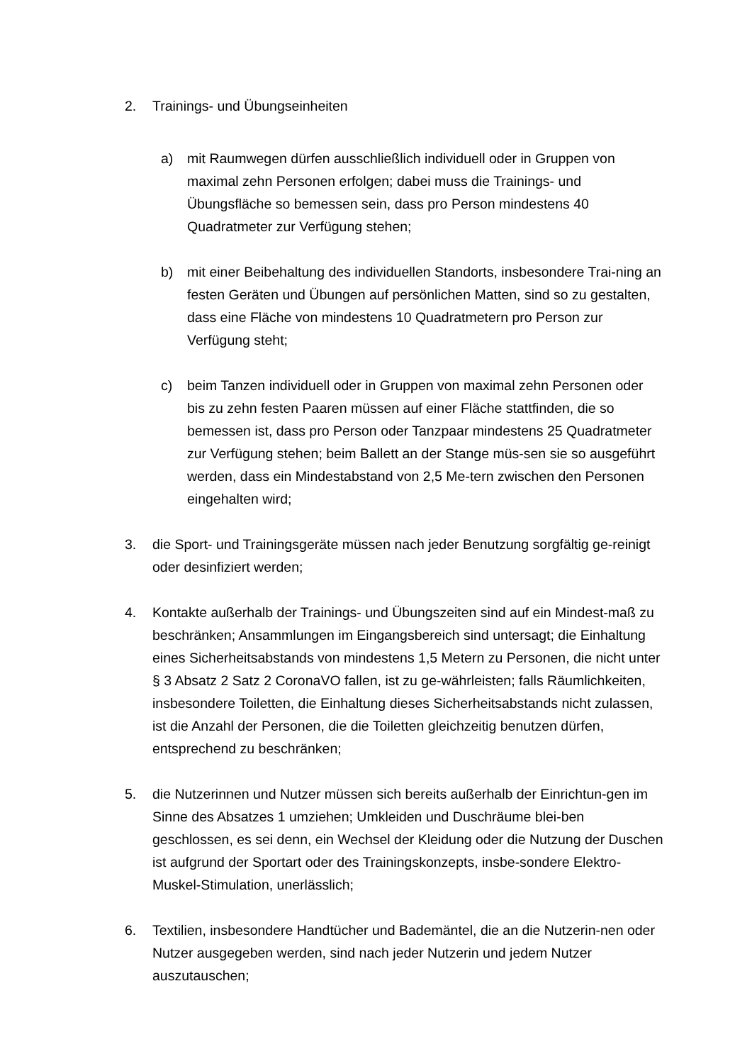2. Trainings- und Übungseinheiten
a) mit Raumwegen dürfen ausschließlich individuell oder in Gruppen von maximal zehn Personen erfolgen; dabei muss die Trainings- und Übungsfläche so bemessen sein, dass pro Person mindestens 40 Quadratmeter zur Verfügung stehen;
b) mit einer Beibehaltung des individuellen Standorts, insbesondere Trai-ning an festen Geräten und Übungen auf persönlichen Matten, sind so zu gestalten, dass eine Fläche von mindestens 10 Quadratmetern pro Person zur Verfügung steht;
c) beim Tanzen individuell oder in Gruppen von maximal zehn Personen oder bis zu zehn festen Paaren müssen auf einer Fläche stattfinden, die so bemessen ist, dass pro Person oder Tanzpaar mindestens 25 Quadratmeter zur Verfügung stehen; beim Ballett an der Stange müs-sen sie so ausgeführt werden, dass ein Mindestabstand von 2,5 Me-tern zwischen den Personen eingehalten wird;
3. die Sport- und Trainingsgeräte müssen nach jeder Benutzung sorgfältig ge-reinigt oder desinfiziert werden;
4. Kontakte außerhalb der Trainings- und Übungszeiten sind auf ein Mindest-maß zu beschränken; Ansammlungen im Eingangsbereich sind untersagt; die Einhaltung eines Sicherheitsabstands von mindestens 1,5 Metern zu Personen, die nicht unter § 3 Absatz 2 Satz 2 CoronaVO fallen, ist zu ge-währleisten; falls Räumlichkeiten, insbesondere Toiletten, die Einhaltung dieses Sicherheitsabstands nicht zulassen, ist die Anzahl der Personen, die die Toiletten gleichzeitig benutzen dürfen, entsprechend zu beschränken;
5. die Nutzerinnen und Nutzer müssen sich bereits außerhalb der Einrichtun-gen im Sinne des Absatzes 1 umziehen; Umkleiden und Duschräume blei-ben geschlossen, es sei denn, ein Wechsel der Kleidung oder die Nutzung der Duschen ist aufgrund der Sportart oder des Trainingskonzepts, insbe-sondere Elektro-Muskel-Stimulation, unerlässlich;
6. Textilien, insbesondere Handtücher und Bademäntel, die an die Nutzerin-nen oder Nutzer ausgegeben werden, sind nach jeder Nutzerin und jedem Nutzer auszutauschen;